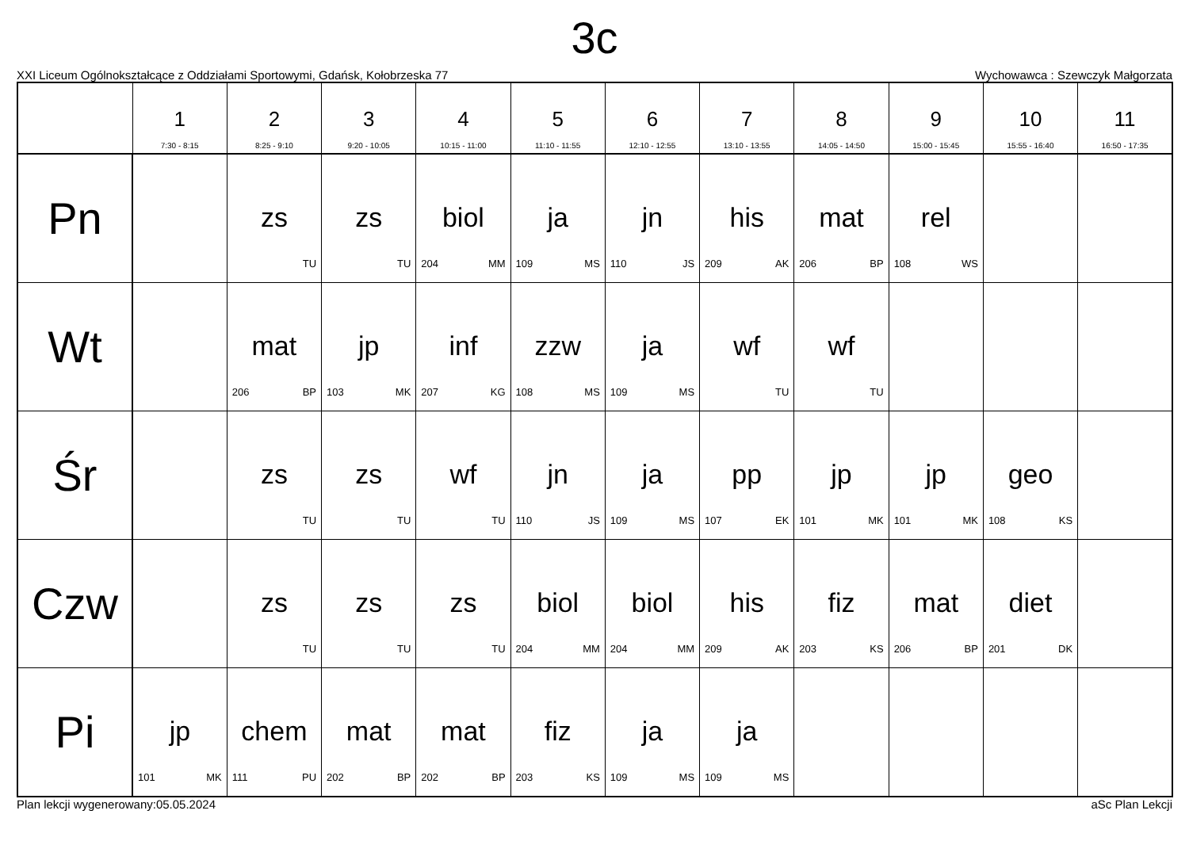3c
XXI Liceum Ogólnokształcące z Oddziałami Sportowymi, Gdańsk, Kołobrzeska 77 Wychowawca : Szewczyk Małgorzata
| | 1 7:30 - 8:15 | 2 8:25 - 9:10 | 3 9:20 - 10:05 | 4 10:15 - 11:00 | 5 11:10 - 11:55 | 6 12:10 - 12:55 | 7 13:10 - 13:55 | 8 14:05 - 14:50 | 9 15:00 - 15:45 | 10 15:55 - 16:40 | 11 16:50 - 17:35 |
| --- | --- | --- | --- | --- | --- | --- | --- | --- | --- | --- | --- |
| Pn | | zs TU | zs TU | biol 204 MM | ja 109 MS | jn 110 JS | his 209 AK | mat 206 BP | rel 108 WS | | |
| Wt | | mat 206 BP | jp 103 MK | inf 207 KG | zzw 108 MS | ja 109 MS | wf TU | wf TU | | | |
| Śr | | zs TU | zs TU | wf TU | jn 110 JS | ja 109 MS | pp 107 EK | jp 101 MK | jp 101 MK | geo 108 KS | |
| Czw | | zs TU | zs TU | zs TU | biol 204 MM | biol 204 MM | his 209 AK | fiz 203 KS | mat 206 BP | diet 201 DK | |
| Pi | jp 101 MK | chem 111 PU | mat 202 BP | mat 202 BP | fiz 203 KS | ja 109 MS | ja 109 MS | | | | |
Plan lekcji wygenerowany:05.05.2024 aSc Plan Lekcji